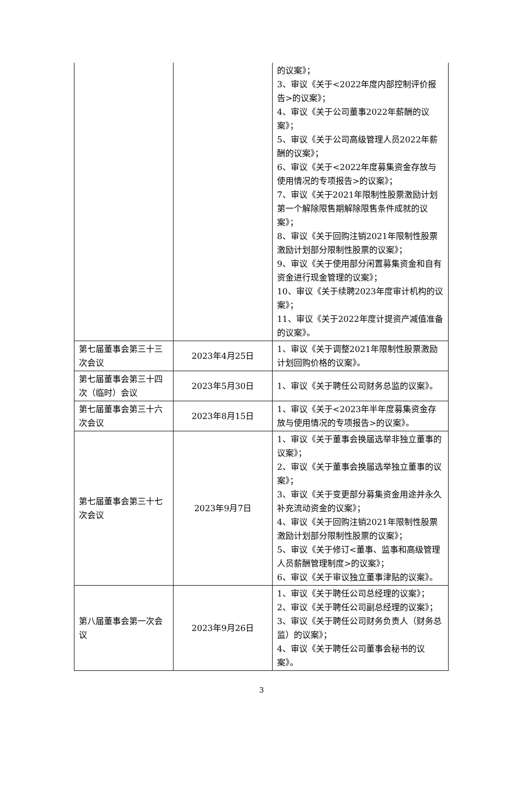| | | 的议案》； 3、审议《关于<2022年度内部控制评价报告>的议案》； 4、审议《关于公司董事2022年薪酬的议案》； 5、审议《关于公司高级管理人员2022年薪酬的议案》； 6、审议《关于<2022年度募集资金存放与使用情况的专项报告>的议案》； 7、审议《关于2021年限制性股票激励计划第一个解除限售期解除限售条件成就的议案》； 8、审议《关于回购注销2021年限制性股票激励计划部分限制性股票的议案》； 9、审议《关于使用部分闲置募集资金和自有资金进行现金管理的议案》； 10、审议《关于续聘2023年度审计机构的议案》； 11、审议《关于2022年度计提资产减值准备的议案》。 |
| 第七届董事会第三十三次会议 | 2023年4月25日 | 1、审议《关于调整2021年限制性股票激励计划回购价格的议案》。 |
| 第七届董事会第三十四次（临时）会议 | 2023年5月30日 | 1、审议《关于聘任公司财务总监的议案》。 |
| 第七届董事会第三十六次会议 | 2023年8月15日 | 1、审议《关于<2023年半年度募集资金存放与使用情况的专项报告>的议案》。 |
| 第七届董事会第三十七次会议 | 2023年9月7日 | 1、审议《关于董事会换届选举非独立董事的议案》； 2、审议《关于董事会换届选举独立董事的议案》； 3、审议《关于变更部分募集资金用途并永久补充流动资金的议案》； 4、审议《关于回购注销2021年限制性股票激励计划部分限制性股票的议案》； 5、审议《关于修订<董事、监事和高级管理人员薪酬管理制度>的议案》； 6、审议《关于审议独立董事津贴的议案》。 |
| 第八届董事会第一次会议 | 2023年9月26日 | 1、审议《关于聘任公司总经理的议案》； 2、审议《关于聘任公司副总经理的议案》； 3、审议《关于聘任公司财务负责人（财务总监）的议案》； 4、审议《关于聘任公司董事会秘书的议案》。 |
3